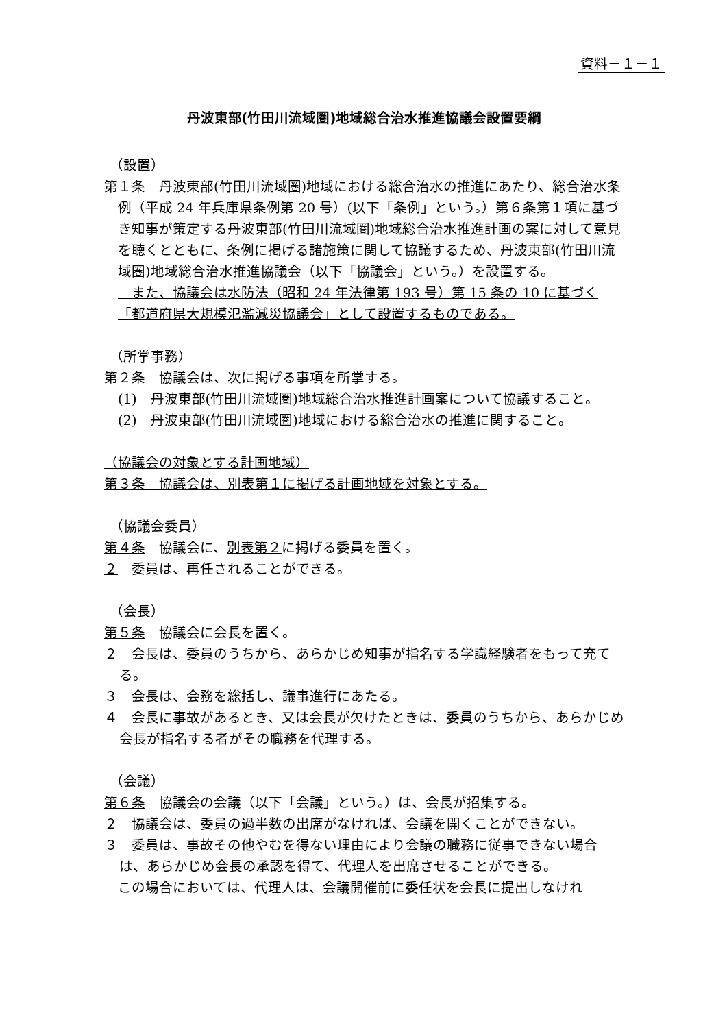資料－１－１
丹波東部(竹田川流域圏)地域総合治水推進協議会設置要綱
（設置）
第１条　丹波東部(竹田川流域圏)地域における総合治水の推進にあたり、総合治水条例（平成 24 年兵庫県条例第 20 号）(以下「条例」という。）第６条第１項に基づき知事が策定する丹波東部(竹田川流域圏)地域総合治水推進計画の案に対して意見を聴くとともに、条例に掲げる諸施策に関して協議するため、丹波東部(竹田川流域圏)地域総合治水推進協議会（以下「協議会」という。）を設置する。
　また、協議会は水防法（昭和 24 年法律第 193 号）第 15 条の 10 に基づく「都道府県大規模氾濫減災協議会」として設置するものである。
（所掌事務）
第２条　協議会は、次に掲げる事項を所掌する。
(1)　丹波東部(竹田川流域圏)地域総合治水推進計画案について協議すること。
(2)　丹波東部(竹田川流域圏)地域における総合治水の推進に関すること。
（協議会の対象とする計画地域）
第３条　協議会は、別表第１に掲げる計画地域を対象とする。
（協議会委員）
第４条　協議会に、別表第２に掲げる委員を置く。
２　委員は、再任されることができる。
（会長）
第５条　協議会に会長を置く。
２　会長は、委員のうちから、あらかじめ知事が指名する学識経験者をもって充てる。
３　会長は、会務を総括し、議事進行にあたる。
４　会長に事故があるとき、又は会長が欠けたときは、委員のうちから、あらかじめ会長が指名する者がその職務を代理する。
（会議）
第６条　協議会の会議（以下「会議」という。）は、会長が招集する。
２　協議会は、委員の過半数の出席がなければ、会議を開くことができない。
３　委員は、事故その他やむを得ない理由により会議の職務に従事できない場合は、あらかじめ会長の承認を得て、代理人を出席させることができる。
この場合においては、代理人は、会議開催前に委任状を会長に提出しなけれ